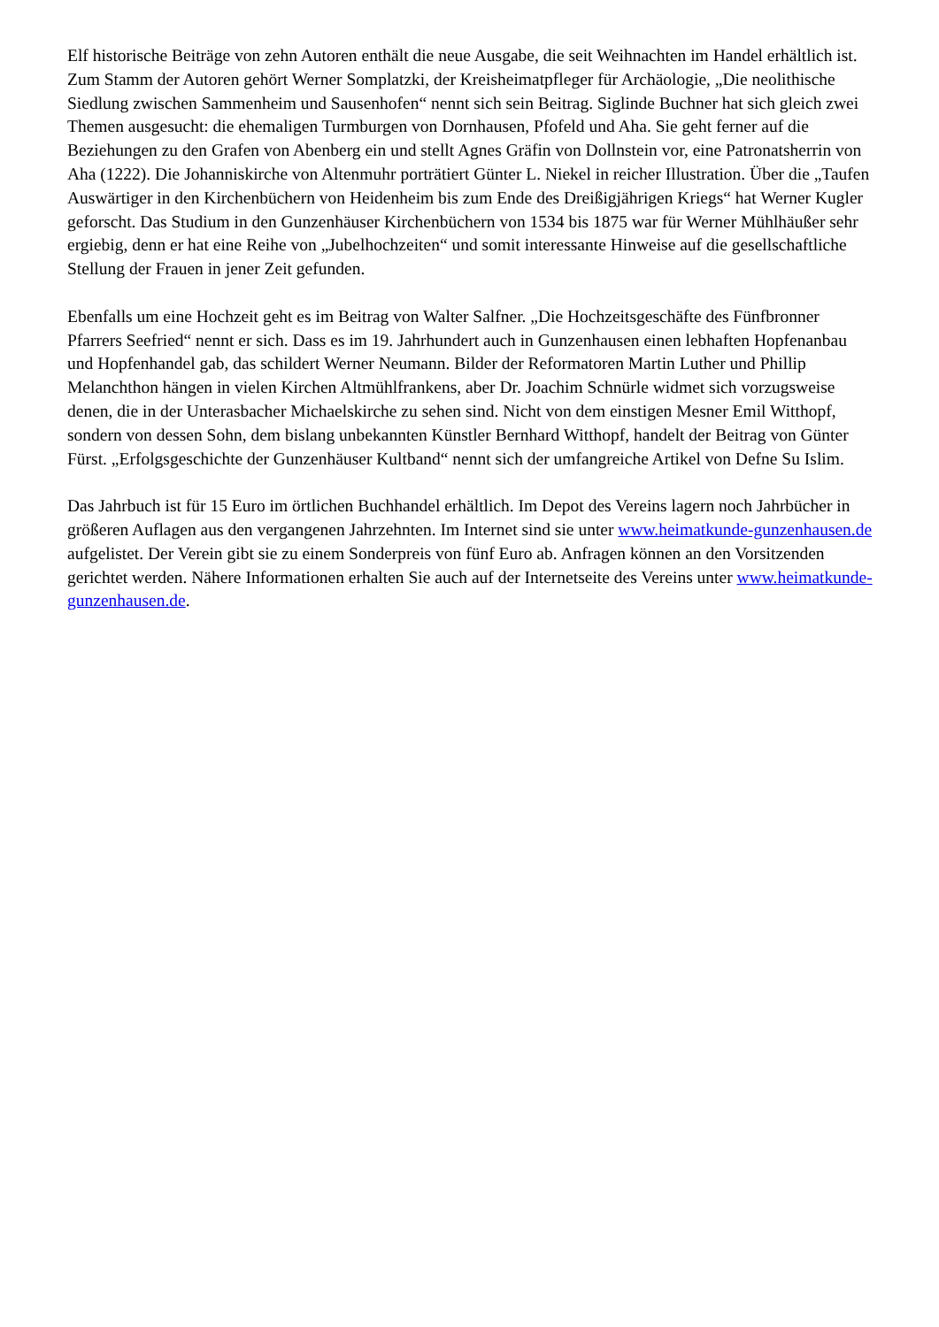Elf historische Beiträge von zehn Autoren enthält die neue Ausgabe, die seit Weihnachten im Handel erhältlich ist. Zum Stamm der Autoren gehört Werner Somplatzki, der Kreisheimatpfleger für Archäologie, „Die neolithische Siedlung zwischen Sammenheim und Sausenhofen“ nennt sich sein Beitrag. Siglinde Buchner hat sich gleich zwei Themen ausgesucht: die ehemaligen Turmburgen von Dornhausen, Pfofeld und Aha. Sie geht ferner auf die Beziehungen zu den Grafen von Abenberg ein und stellt Agnes Gräfin von Dollnstein vor, eine Patronatsherrin von Aha (1222). Die Johanniskirche von Altenmuhr porträtiert Günter L. Niekel in reicher Illustration. Über die „Taufen Auswärtiger in den Kirchenbüchern von Heidenheim bis zum Ende des Dreißigjährigen Kriegs“ hat Werner Kugler geforscht. Das Studium in den Gunzenhäuser Kirchenbüchern von 1534 bis 1875 war für Werner Mühlhäußer sehr ergiebig, denn er hat eine Reihe von „Jubelhochzeiten“ und somit interessante Hinweise auf die gesellschaftliche Stellung der Frauen in jener Zeit gefunden.
Ebenfalls um eine Hochzeit geht es im Beitrag von Walter Salfner. „Die Hochzeitsgeschäfte des Fünfbronner Pfarrers Seefried“ nennt er sich. Dass es im 19. Jahrhundert auch in Gunzenhausen einen lebhaften Hopfenanbau und Hopfenhandel gab, das schildert Werner Neumann. Bilder der Reformatoren Martin Luther und Phillip Melanchthon hängen in vielen Kirchen Altmühlfrankens, aber Dr. Joachim Schnürle widmet sich vorzugsweise denen, die in der Unterasbacher Michaelskirche zu sehen sind. Nicht von dem einstigen Mesner Emil Witthopf, sondern von dessen Sohn, dem bislang unbekannten Künstler Bernhard Witthopf, handelt der Beitrag von Günter Fürst. „Erfolgsgeschichte der Gunzenhäuser Kultband“ nennt sich der umfangreiche Artikel von Defne Su Islim.
Das Jahrbuch ist für 15 Euro im örtlichen Buchhandel erhältlich. Im Depot des Vereins lagern noch Jahrbücher in größeren Auflagen aus den vergangenen Jahrzehnten. Im Internet sind sie unter www.heimatkunde-gunzenhausen.de aufgelistet. Der Verein gibt sie zu einem Sonderpreis von fünf Euro ab. Anfragen können an den Vorsitzenden gerichtet werden. Nähere Informationen erhalten Sie auch auf der Internetseite des Vereins unter www.heimatkunde-gunzenhausen.de.